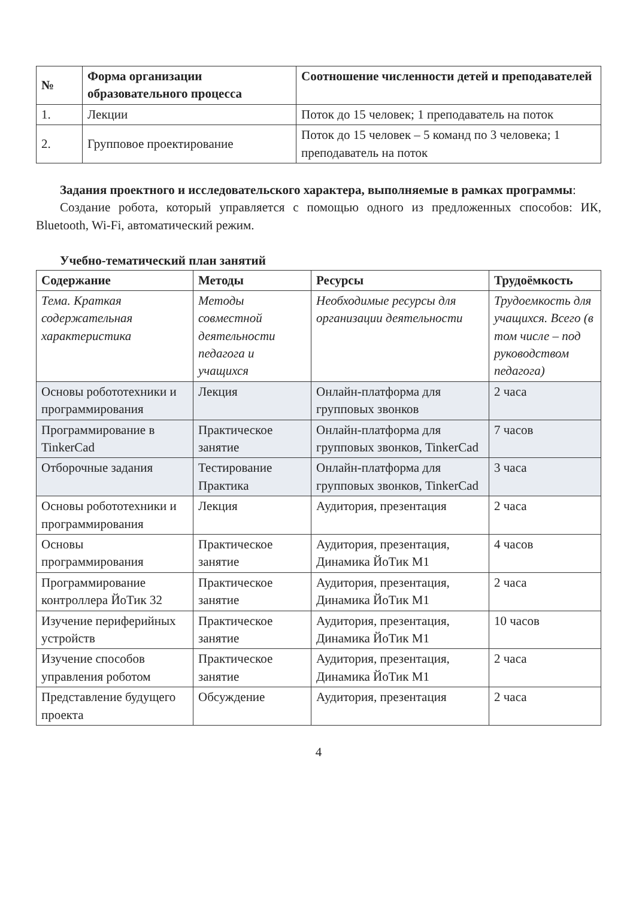| № | Форма организации образовательного процесса | Соотношение численности детей и преподавателей |
| --- | --- | --- |
| 1. | Лекции | Поток до 15 человек; 1 преподаватель на поток |
| 2. | Групповое проектирование | Поток до 15 человек – 5 команд по 3 человека; 1 преподаватель на поток |
Задания проектного и исследовательского характера, выполняемые в рамках программы:
Создание робота, который управляется с помощью одного из предложенных способов: ИК, Bluetooth, Wi-Fi, автоматический режим.
Учебно-тематический план занятий
| Содержание | Методы | Ресурсы | Трудоёмкость |
| --- | --- | --- | --- |
| Тема. Краткая содержательная характеристика | Методы совместной деятельности педагога и учащихся | Необходимые ресурсы для организации деятельности | Трудоемкость для учащихся. Всего (в том числе – под руководством педагога) |
| Основы робототехники и программирования | Лекция | Онлайн-платформа для групповых звонков | 2 часа |
| Программирование в TinkerCad | Практическое занятие | Онлайн-платформа для групповых звонков, TinkerCad | 7 часов |
| Отборочные задания | Тестирование Практика | Онлайн-платформа для групповых звонков, TinkerCad | 3 часа |
| Основы робототехники и программирования | Лекция | Аудитория, презентация | 2 часа |
| Основы программирования | Практическое занятие | Аудитория, презентация, Динамика ЙоТик М1 | 4 часов |
| Программирование контроллера ЙоТик 32 | Практическое занятие | Аудитория, презентация, Динамика ЙоТик М1 | 2 часа |
| Изучение периферийных устройств | Практическое занятие | Аудитория, презентация, Динамика ЙоТик М1 | 10 часов |
| Изучение способов управления роботом | Практическое занятие | Аудитория, презентация, Динамика ЙоТик М1 | 2 часа |
| Представление будущего проекта | Обсуждение | Аудитория, презентация | 2 часа |
4